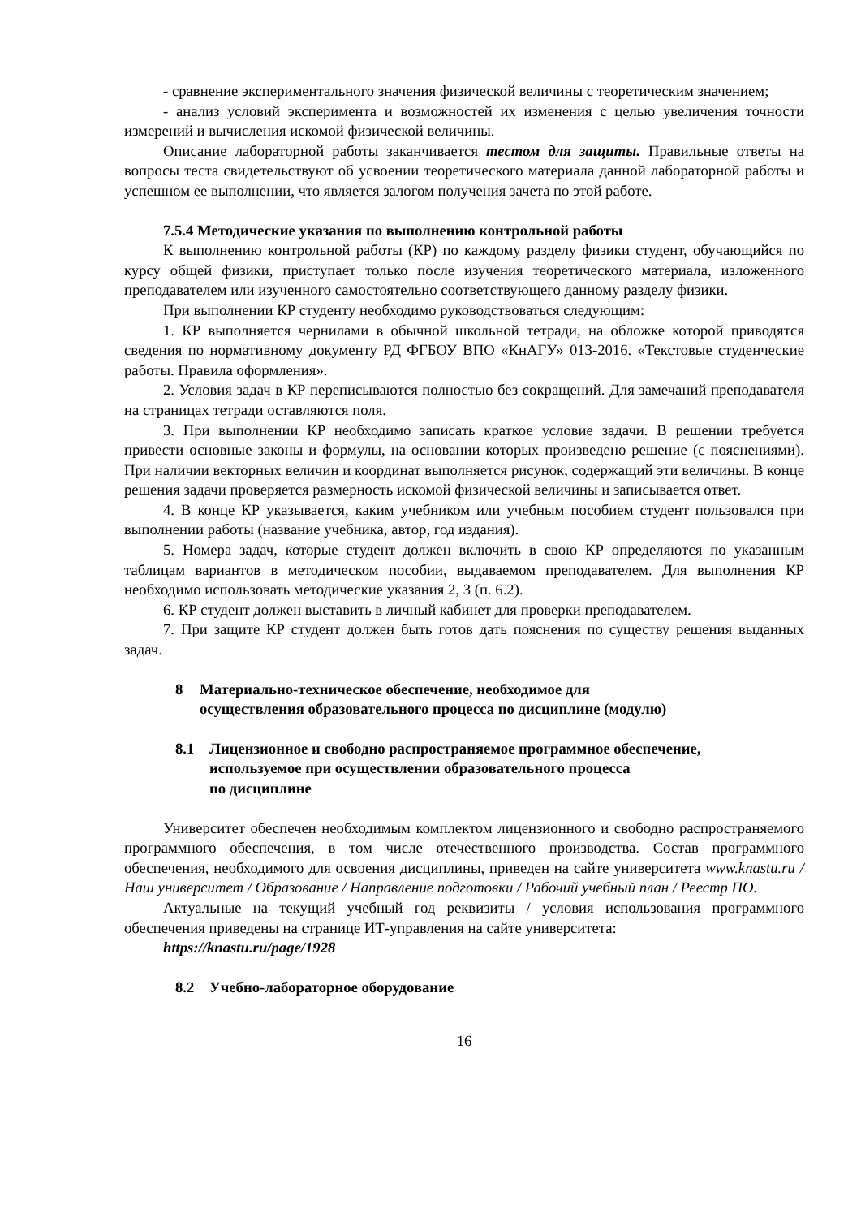- сравнение экспериментального значения физической величины с теоретическим значением;
- анализ условий эксперимента и возможностей их изменения с целью увеличения точности измерений и вычисления искомой физической величины.
Описание лабораторной работы заканчивается тестом для защиты. Правильные ответы на вопросы теста свидетельствуют об усвоении теоретического материала данной лабораторной работы и успешном ее выполнении, что является залогом получения зачета по этой работе.
7.5.4 Методические указания по выполнению контрольной работы
К выполнению контрольной работы (КР) по каждому разделу физики студент, обучающийся по курсу общей физики, приступает только после изучения теоретического материала, изложенного преподавателем или изученного самостоятельно соответствующего данному разделу физики.
При выполнении КР студенту необходимо руководствоваться следующим:
1. КР выполняется чернилами в обычной школьной тетради, на обложке которой приводятся сведения по нормативному документу РД ФГБОУ ВПО «КнАГУ» 013-2016. «Текстовые студенческие работы. Правила оформления».
2. Условия задач в КР переписываются полностью без сокращений. Для замечаний преподавателя на страницах тетради оставляются поля.
3. При выполнении КР необходимо записать краткое условие задачи. В решении требуется привести основные законы и формулы, на основании которых произведено решение (с пояснениями). При наличии векторных величин и координат выполняется рисунок, содержащий эти величины. В конце решения задачи проверяется размерность искомой физической величины и записывается ответ.
4. В конце КР указывается, каким учебником или учебным пособием студент пользовался при выполнении работы (название учебника, автор, год издания).
5. Номера задач, которые студент должен включить в свою КР определяются по указанным таблицам вариантов в методическом пособии, выдаваемом преподавателем. Для выполнения КР необходимо использовать методические указания 2, 3 (п. 6.2).
6. КР студент должен выставить в личный кабинет для проверки преподавателем.
7. При защите КР студент должен быть готов дать пояснения по существу решения выданных задач.
8 Материально-техническое обеспечение, необходимое для
осуществления образовательного процесса по дисциплине (модулю)
8.1 Лицензионное и свободно распространяемое программное обеспечение,
используемое при осуществлении образовательного процесса
по дисциплине
Университет обеспечен необходимым комплектом лицензионного и свободно распространяемого программного обеспечения, в том числе отечественного производства. Состав программного обеспечения, необходимого для освоения дисциплины, приведен на сайте университета www.knastu.ru / Наш университет / Образование / Направление подготовки / Рабочий учебный план / Реестр ПО.
Актуальные на текущий учебный год реквизиты / условия использования программного обеспечения приведены на странице ИТ-управления на сайте университета:
https://knastu.ru/page/1928
8.2 Учебно-лабораторное оборудование
16